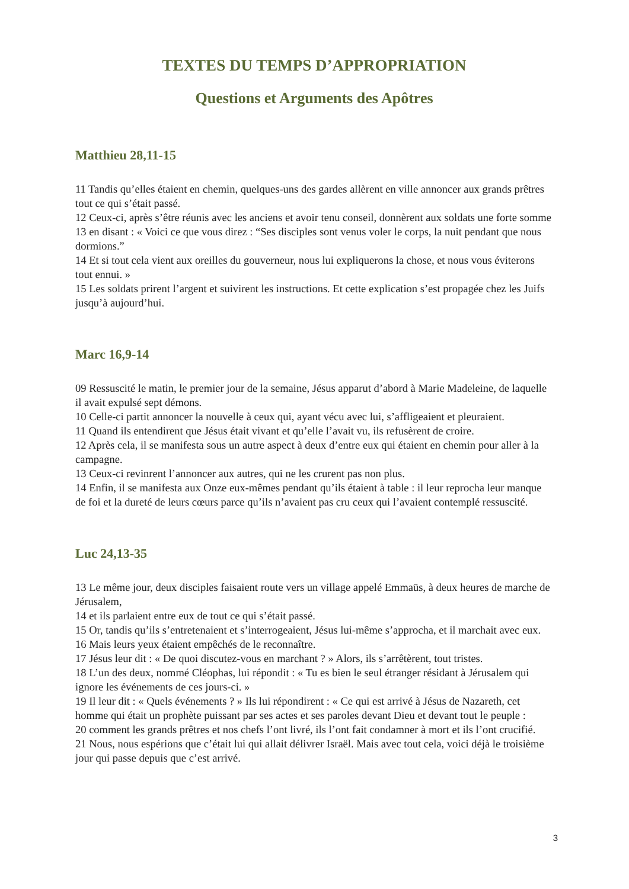TEXTES DU TEMPS D’APPROPRIATION
Questions et Arguments des Apôtres
Matthieu 28,11-15
11 Tandis qu’elles étaient en chemin, quelques-uns des gardes allèrent en ville annoncer aux grands prêtres tout ce qui s’était passé.
12 Ceux-ci, après s’être réunis avec les anciens et avoir tenu conseil, donnèrent aux soldats une forte somme
13 en disant : « Voici ce que vous direz : “Ses disciples sont venus voler le corps, la nuit pendant que nous dormions.”
14 Et si tout cela vient aux oreilles du gouverneur, nous lui expliquerons la chose, et nous vous éviterons tout ennui. »
15 Les soldats prirent l’argent et suivirent les instructions. Et cette explication s’est propagée chez les Juifs jusqu’à aujourd’hui.
Marc 16,9-14
09 Ressuscité le matin, le premier jour de la semaine, Jésus apparut d’abord à Marie Madeleine, de laquelle il avait expulsé sept démons.
10 Celle-ci partit annoncer la nouvelle à ceux qui, ayant vécu avec lui, s’affligeaient et pleuraient.
11 Quand ils entendirent que Jésus était vivant et qu’elle l’avait vu, ils refusèrent de croire.
12 Après cela, il se manifesta sous un autre aspect à deux d’entre eux qui étaient en chemin pour aller à la campagne.
13 Ceux-ci revinrent l’annoncer aux autres, qui ne les crurent pas non plus.
14 Enfin, il se manifesta aux Onze eux-mêmes pendant qu’ils étaient à table : il leur reprocha leur manque de foi et la dureté de leurs cœurs parce qu’ils n’avaient pas cru ceux qui l’avaient contemplé ressuscité.
Luc 24,13-35
13 Le même jour, deux disciples faisaient route vers un village appelé Emmaüs, à deux heures de marche de Jérusalem,
14 et ils parlaient entre eux de tout ce qui s’était passé.
15 Or, tandis qu’ils s’entretenaient et s’interrogeaient, Jésus lui-même s’approcha, et il marchait avec eux.
16 Mais leurs yeux étaient empêchés de le reconnaître.
17 Jésus leur dit : « De quoi discutez-vous en marchant ? » Alors, ils s’arrêtèrent, tout tristes.
18 L’un des deux, nommé Cléophas, lui répondit : « Tu es bien le seul étranger résidant à Jérusalem qui ignore les événements de ces jours-ci. »
19 Il leur dit : « Quels événements ? » Ils lui répondirent : « Ce qui est arrivé à Jésus de Nazareth, cet homme qui était un prophète puissant par ses actes et ses paroles devant Dieu et devant tout le peuple :
20 comment les grands prêtres et nos chefs l’ont livré, ils l’ont fait condamner à mort et ils l’ont crucifié.
21 Nous, nous espérions que c’était lui qui allait délivrer Israël. Mais avec tout cela, voici déjà le troisième jour qui passe depuis que c’est arrivé.
3